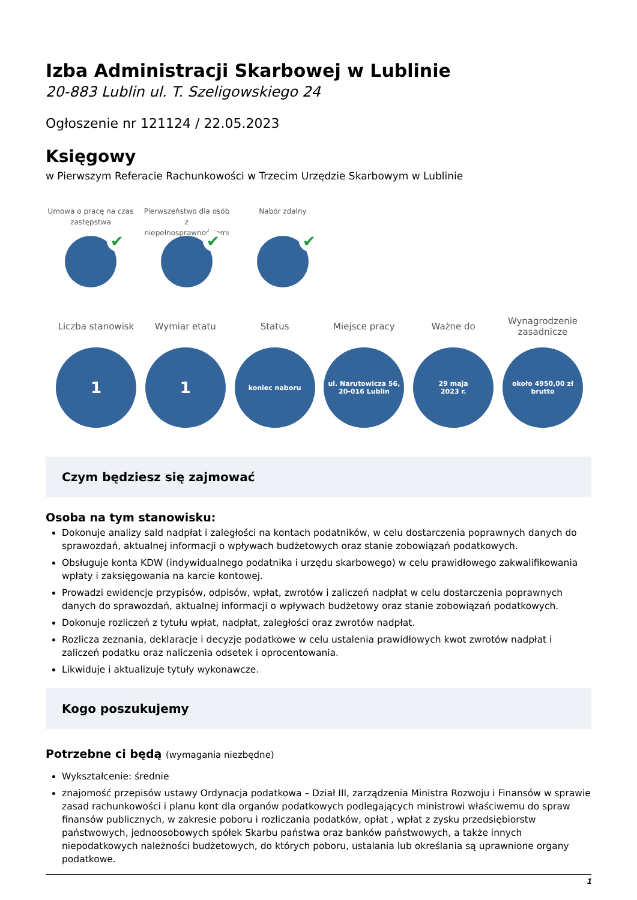Izba Administracji Skarbowej w Lublinie
20-883 Lublin ul. T. Szeligowskiego 24
Ogłoszenie nr 121124 / 22.05.2023
Księgowy
w Pierwszym Referacie Rachunkowości w Trzecim Urzędzie Skarbowym w Lublinie
Umowa o pracę na czas zastępstwa
✔
Pierwszeństwo dla osób z niepełnosprawnościami
✔
Nabór zdalny
✔
Liczba stanowisk
1
Wymiar etatu
1
Status
koniec naboru
Miejsce pracy
ul. Narutowicza 56,
20-016 Lublin
Ważne do
29 maja
2023 r.
Wynagrodzenie zasadnicze
około 4950,00 zł
brutto
Czym będziesz się zajmować
Osoba na tym stanowisku:
Dokonuje analizy sald nadpłat i zaległości na kontach podatników, w celu dostarczenia poprawnych danych do sprawozdań, aktualnej informacji o wpływach budżetowych oraz stanie zobowiązań podatkowych.
Obsługuje konta KDW (indywidualnego podatnika i urzędu skarbowego) w celu prawidłowego zakwalifikowania wpłaty i zaksięgowania na karcie kontowej.
Prowadzi ewidencje przypisów, odpisów, wpłat, zwrotów i zaliczeń nadpłat w celu dostarczenia poprawnych danych do sprawozdań, aktualnej informacji o wpływach budżetowy oraz stanie zobowiązań podatkowych.
Dokonuje rozliczeń z tytułu wpłat, nadpłat, zaległości oraz zwrotów nadpłat.
Rozlicza zeznania, deklaracje i decyzje podatkowe w celu ustalenia prawidłowych kwot zwrotów nadpłat i zaliczeń podatku oraz naliczenia odsetek i oprocentowania.
Likwiduje i aktualizuje tytuły wykonawcze.
Kogo poszukujemy
Potrzebne ci będą (wymagania niezbędne)
Wykształcenie: średnie
znajomość przepisów ustawy Ordynacja podatkowa – Dział III, zarządzenia Ministra Rozwoju i Finansów w sprawie zasad rachunkowości i planu kont dla organów podatkowych podlegających ministrowi właściwemu do spraw finansów publicznych, w zakresie poboru i rozliczania podatków, opłat , wpłat z zysku przedsiębiorstw państwowych, jednoosobowych spółek Skarbu państwa oraz banków państwowych, a także innych niepodatkowych należności budżetowych, do których poboru, ustalania lub określania są uprawnione organy podatkowe.
1